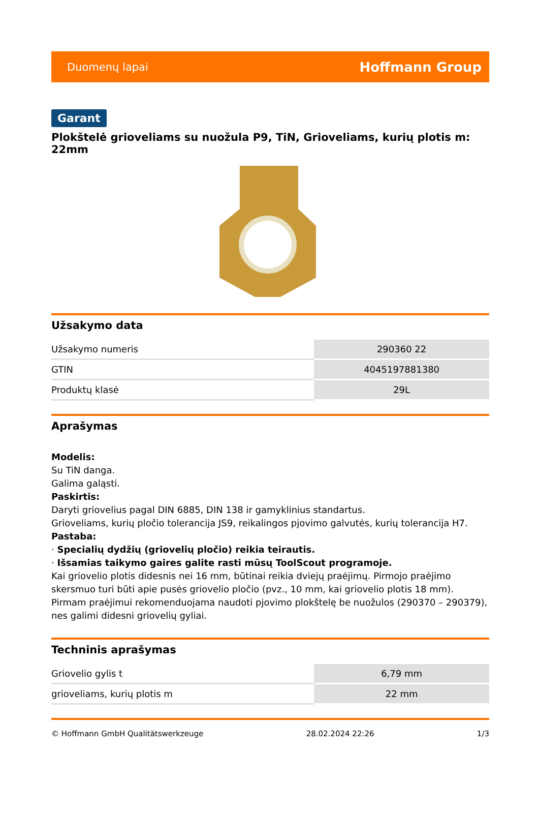Duomenų lapai Hoffmann Group
Garant
Plokštelė grioveliams su nuožula P9, TiN, Grioveliams, kurių plotis m: 22mm
Užsakymo data
| Užsakymo numeris | 290360 22 |
| GTIN | 4045197881380 |
| Produktų klasė | 29L |
Aprašymas
Modelis:
Su TiN danga.
Galima galąsti.
Paskirtis:
Daryti griovelius pagal DIN 6885, DIN 138 ir gamyklinius standartus.
Grioveliams, kurių pločio tolerancija JS9, reikalingos pjovimo galvutės, kurių tolerancija H7.
Pastaba:
· Specialių dydžių (griovelių pločio) reikia teirautis.
· Išsamias taikymo gaires galite rasti mūsų ToolScout programoje.
Kai griovelio plotis didesnis nei 16 mm, būtinai reikia dviejų praėjimų. Pirmojo praėjimo skersmuo turi būti apie pusės griovelio pločio (pvz., 10 mm, kai griovelio plotis 18 mm). Pirmam praėjimui rekomenduojama naudoti pjovimo plokštelę be nuožulos (290370 – 290379), nes galimi didesni griovelių gyliai.
Techninis aprašymas
| Griovelio gylis t | 6,79 mm |
| grioveliams, kurių plotis m | 22 mm |
© Hoffmann GmbH Qualitätswerkzeuge 28.02.2024 22:26 1/3